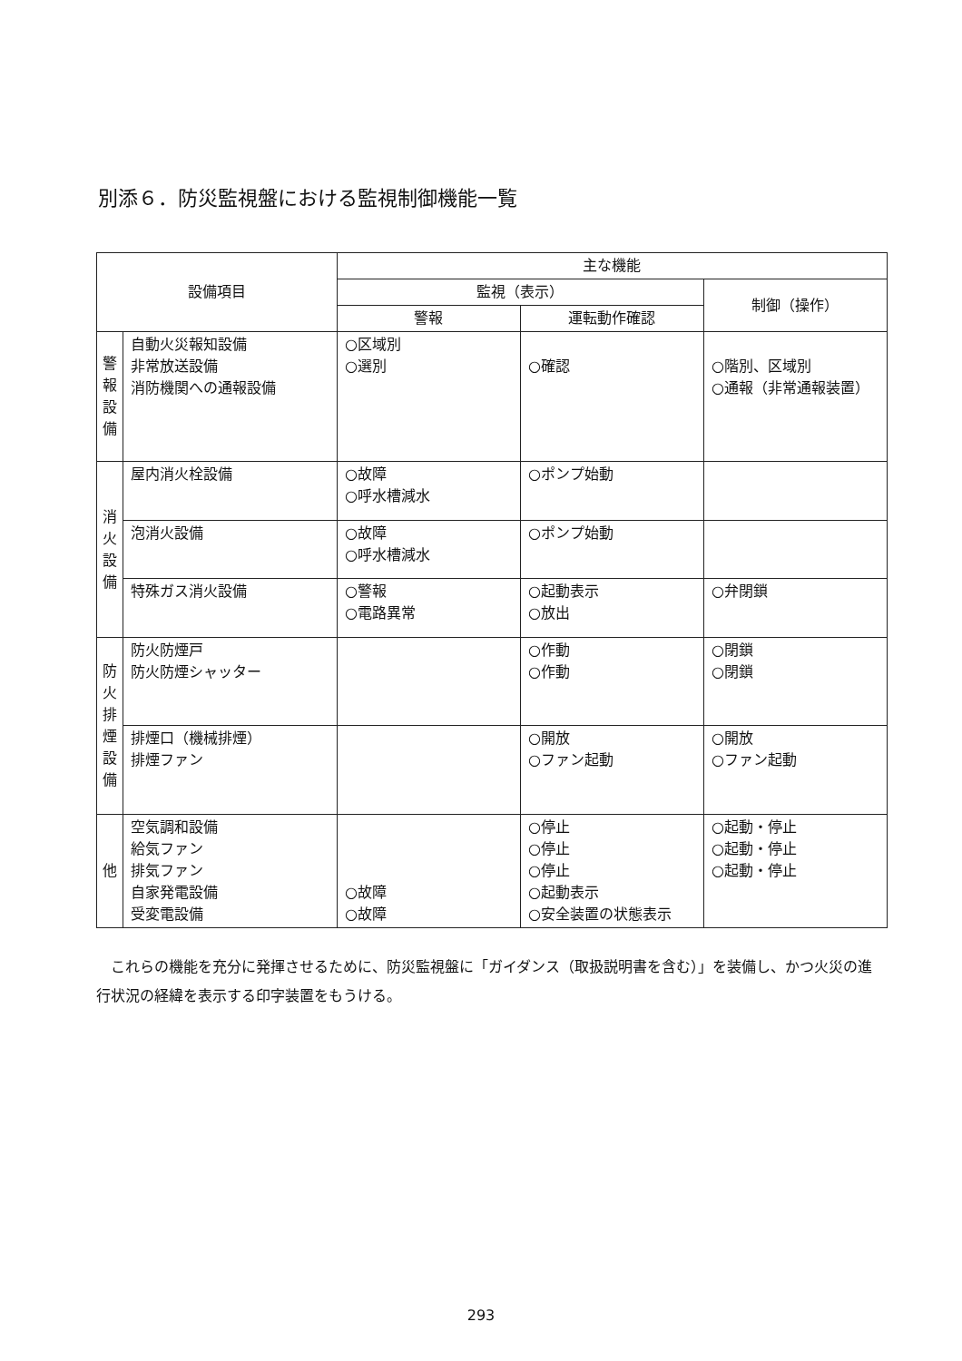別添６．防災監視盤における監視制御機能一覧
| 設備項目 | | 主な機能 | | |
| --- | --- | --- | --- | --- |
| | | 監視（表示） | | 制御（操作） |
| | | 警報 | 運転動作確認 | |
| 警 報 設 備 | 自動火災報知設備 非常放送設備 消防機関への通報設備 | ○区域別 ○選別 | ○確認 | ○階別、区域別 ○通報（非常通報装置） |
| 消 火 設 備 | 屋内消火栓設備 | ○故障 ○呼水槽減水 | ○ポンプ始動 | |
| | 泡消火設備 | ○故障 ○呼水槽減水 | ○ポンプ始動 | |
| | 特殊ガス消火設備 | ○警報 ○電路異常 | ○起動表示 ○放出 | ○弁閉鎖 |
| 防 火 排 煙 設 備 | 防火防煙戸 防火防煙シャッター | | ○作動 ○作動 | ○閉鎖 ○閉鎖 |
| | 排煙口（機械排煙） 排煙ファン | | ○開放 ○ファン起動 | ○開放 ○ファン起動 |
| 他 | 空気調和設備 給気ファン 排気ファン 自家発電設備 受変電設備 | ○故障 ○故障 | ○停止 ○停止 ○停止 ○起動表示 ○安全装置の状態表示 | ○起動・停止 ○起動・停止 ○起動・停止 |
これらの機能を充分に発揮させるために、防災監視盤に「ガイダンス（取扱説明書を含む）」を装備し、かつ火災の進行状況の経緯を表示する印字装置をもうける。
293